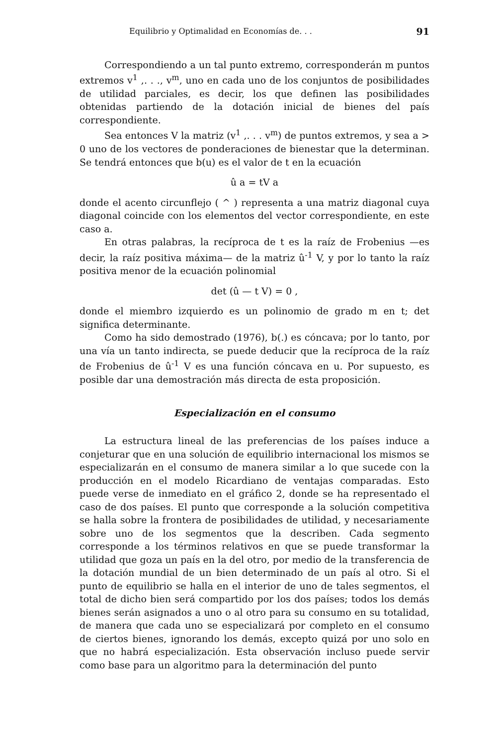Equilibrio y Optimalidad en Economías de. . . 91
Correspondiendo a un tal punto extremo, corresponderán m puntos extremos v<sup>1</sup> ,. . ., v<sup>m</sup>, uno en cada uno de los conjuntos de posibilidades de utilidad parciales, es decir, los que definen las posibilidades obtenidas partiendo de la dotación inicial de bienes del país correspondiente.
Sea entonces V la matriz (v<sup>1</sup> ,. . . v<sup>m</sup>) de puntos extremos, y sea a > 0 uno de los vectores de ponderaciones de bienestar que la determinan. Se tendrá entonces que b(u) es el valor de t en la ecuación
û a = tV a
donde el acento circunflejo ( ^ ) representa a una matriz diagonal cuya diagonal coincide con los elementos del vector correspondiente, en este caso a.
En otras palabras, la recíproca de t es la raíz de Frobenius —es decir, la raíz positiva máxima— de la matriz û<sup>-1</sup> V, y por lo tanto la raíz positiva menor de la ecuación polinomial
det (û — t V) = 0 ,
donde el miembro izquierdo es un polinomio de grado m en t; det significa determinante.
Como ha sido demostrado (1976), b(.) es cóncava; por lo tanto, por una vía un tanto indirecta, se puede deducir que la recíproca de la raíz de Frobenius de û<sup>-1</sup> V es una función cóncava en u. Por supuesto, es posible dar una demostración más directa de esta proposición.
Especialización en el consumo
La estructura lineal de las preferencias de los países induce a conjeturar que en una solución de equilibrio internacional los mismos se especializarán en el consumo de manera similar a lo que sucede con la producción en el modelo Ricardiano de ventajas comparadas. Esto puede verse de inmediato en el gráfico 2, donde se ha representado el caso de dos países. El punto que corresponde a la solución competitiva se halla sobre la frontera de posibilidades de utilidad, y necesariamente sobre uno de los segmentos que la describen. Cada segmento corresponde a los términos relativos en que se puede transformar la utilidad que goza un país en la del otro, por medio de la transferencia de la dotación mundial de un bien determinado de un país al otro. Si el punto de equilibrio se halla en el interior de uno de tales segmentos, el total de dicho bien será compartido por los dos países; todos los demás bienes serán asignados a uno o al otro para su consumo en su totalidad, de manera que cada uno se especializará por completo en el consumo de ciertos bienes, ignorando los demás, excepto quizá por uno solo en que no habrá especialización. Esta observación incluso puede servir como base para un algoritmo para la determinación del punto